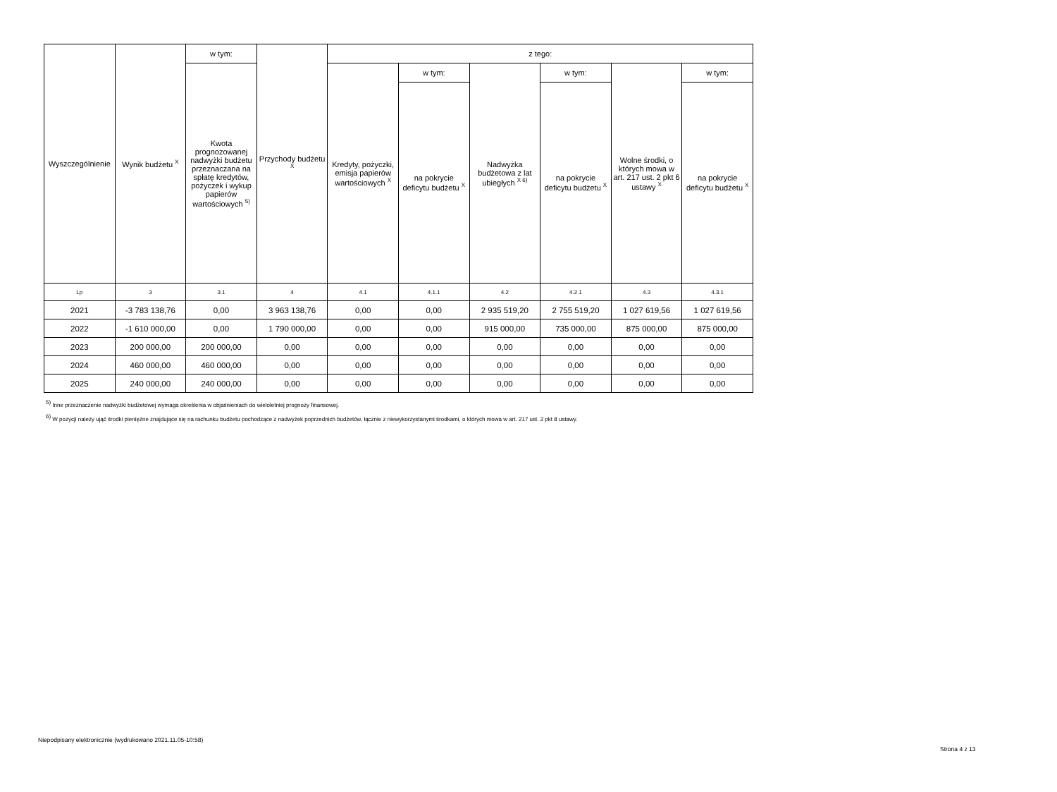| Wyszczególnienie | Wynik budżetu <sup>X</sup> | w tym: | Przychody budżetu <sup>X</sup> | z tego: | | | | | |
| --- | --- | --- | --- | --- | --- | --- | --- | --- | --- |
| | | Kwota prognozowanej nadwyżki budżetu przeznaczana na spłatę kredytów, pożyczek i wykup papierów wartościowych <sup>5)</sup> | | Kredyty, pożyczki, emisja papierów wartościowych <sup>X</sup> | w tym: | Nadwyżka budżetowa z lat ubiegłych <sup>X 6)</sup> | w tym: | Wolne środki, o których mowa w art. 217 ust. 2 pkt 6 ustawy <sup>X</sup> | w tym: |
| | | | | | na pokrycie deficytu budżetu <sup>X</sup> | | na pokrycie deficytu budżetu <sup>X</sup> | | na pokrycie deficytu budżetu <sup>X</sup> |
| Lp | 3 | 3.1 | 4 | 4.1 | 4.1.1 | 4.2 | 4.2.1 | 4.3 | 4.3.1 |
| 2021 | -3 783 138,76 | 0,00 | 3 963 138,76 | 0,00 | 0,00 | 2 935 519,20 | 2 755 519,20 | 1 027 619,56 | 1 027 619,56 |
| 2022 | -1 610 000,00 | 0,00 | 1 790 000,00 | 0,00 | 0,00 | 915 000,00 | 735 000,00 | 875 000,00 | 875 000,00 |
| 2023 | 200 000,00 | 200 000,00 | 0,00 | 0,00 | 0,00 | 0,00 | 0,00 | 0,00 | 0,00 |
| 2024 | 460 000,00 | 460 000,00 | 0,00 | 0,00 | 0,00 | 0,00 | 0,00 | 0,00 | 0,00 |
| 2025 | 240 000,00 | 240 000,00 | 0,00 | 0,00 | 0,00 | 0,00 | 0,00 | 0,00 | 0,00 |
<sup>5)</sup> Inne przeznaczenie nadwyżki budżetowej wymaga określenia w objaśnieniach do wieloletniej prognozy finansowej.
<sup>6)</sup> W pozycji należy ująć środki pieniężne znajdujące się na rachunku budżetu pochodzące z nadwyżek poprzednich budżetów, łącznie z niewykorzystanymi środkami, o których mowa w art. 217 ust. 2 pkt 8 ustawy.
Niepodpisany elektronicznie (wydrukowano 2021.11.05-10:58)
Strona 4 z 13